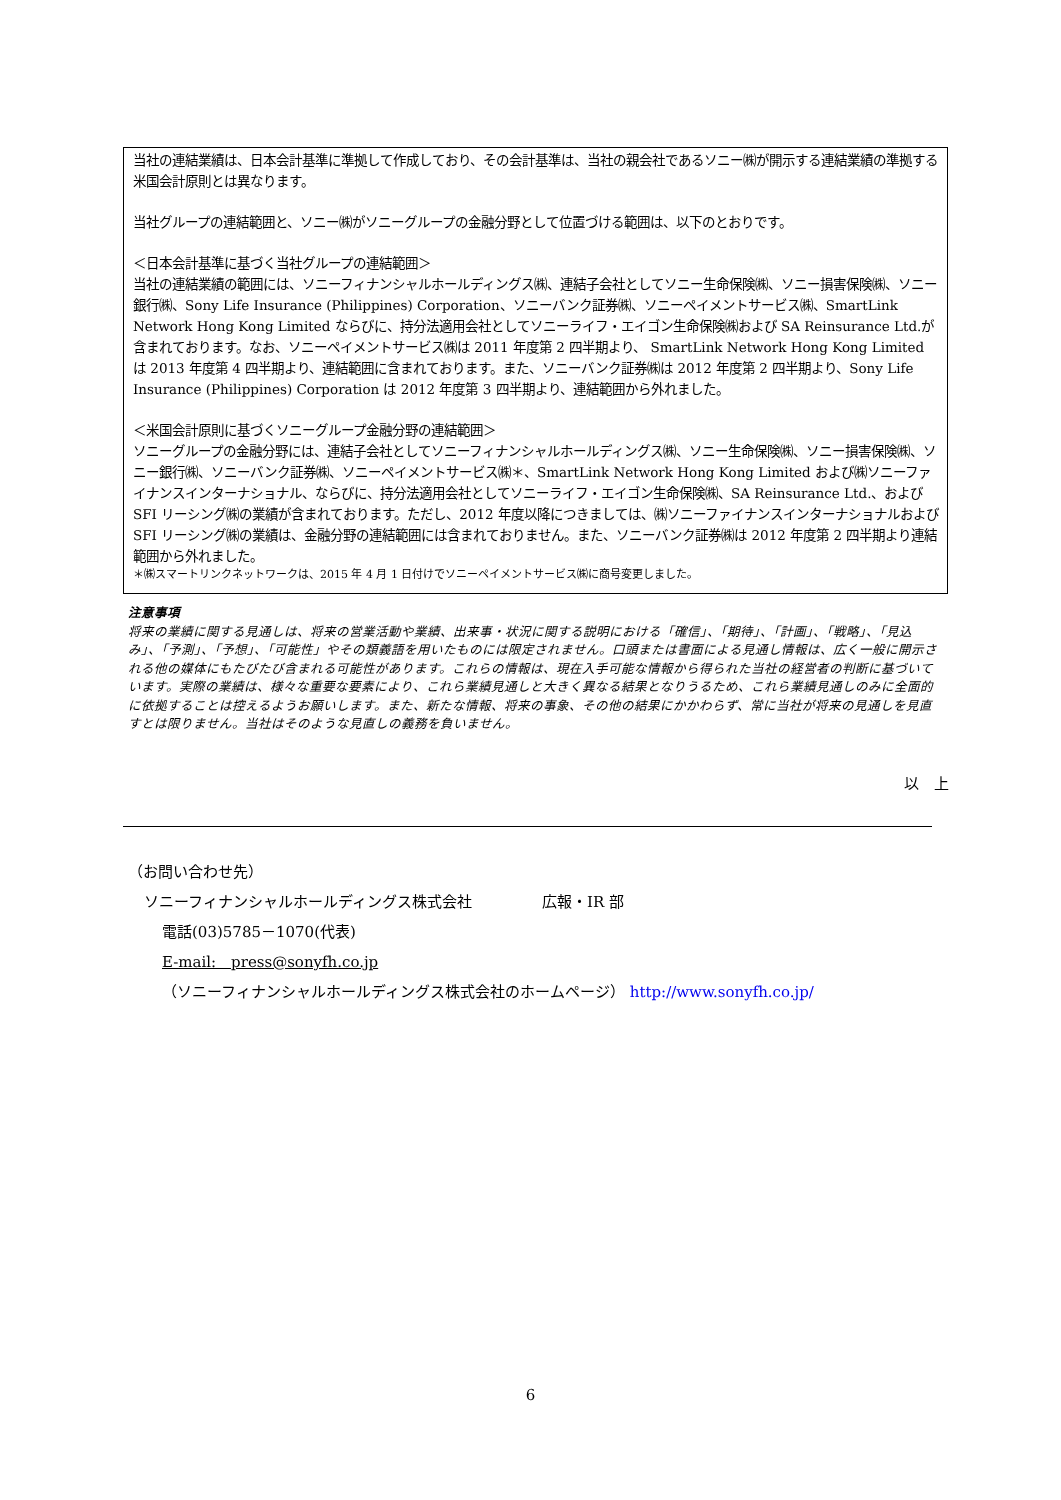当社の連結業績は、日本会計基準に準拠して作成しており、その会計基準は、当社の親会社であるソニー㈱が開示する連結業績の準拠する米国会計原則とは異なります。
当社グループの連結範囲と、ソニー㈱がソニーグループの金融分野として位置づける範囲は、以下のとおりです。
＜日本会計基準に基づく当社グループの連結範囲＞
当社の連結業績の範囲には、ソニーフィナンシャルホールディングス㈱、連結子会社としてソニー生命保険㈱、ソニー損害保険㈱、ソニー銀行㈱、Sony Life Insurance (Philippines) Corporation、ソニーバンク証券㈱、ソニーペイメントサービス㈱、SmartLink Network Hong Kong Limited ならびに、持分法適用会社としてソニーライフ・エイゴン生命保険㈱および SA Reinsurance Ltd.が含まれております。なお、ソニーペイメントサービス㈱は 2011 年度第 2 四半期より、 SmartLink Network Hong Kong Limited は 2013 年度第 4 四半期より、連結範囲に含まれております。また、ソニーバンク証券㈱は 2012 年度第 2 四半期より、Sony Life Insurance (Philippines) Corporation は 2012 年度第 3 四半期より、連結範囲から外れました。
＜米国会計原則に基づくソニーグループ金融分野の連結範囲＞
ソニーグループの金融分野には、連結子会社としてソニーフィナンシャルホールディングス㈱、ソニー生命保険㈱、ソニー損害保険㈱、ソニー銀行㈱、ソニーバンク証券㈱、ソニーペイメントサービス㈱＊、SmartLink Network Hong Kong Limited および㈱ソニーファイナンスインターナショナル、ならびに、持分法適用会社としてソニーライフ・エイゴン生命保険㈱、SA Reinsurance Ltd.、および SFI リーシング㈱の業績が含まれております。ただし、2012 年度以降につきましては、㈱ソニーファイナンスインターナショナルおよび SFI リーシング㈱の業績は、金融分野の連結範囲には含まれておりません。また、ソニーバンク証券㈱は 2012 年度第 2 四半期より連結範囲から外れました。
＊㈱スマートリンクネットワークは、2015 年 4 月 1 日付けでソニーペイメントサービス㈱に商号変更しました。
注意事項
将来の業績に関する見通しは、将来の営業活動や業績、出来事・状況に関する説明における「確信」、「期待」、「計画」、「戦略」、「見込み」、「予測」、「予想」、「可能性」やその類義語を用いたものには限定されません。口頭または書面による見通し情報は、広く一般に開示される他の媒体にもたびたび含まれる可能性があります。これらの情報は、現在入手可能な情報から得られた当社の経営者の判断に基づいています。実際の業績は、様々な重要な要素により、これら業績見通しと大きく異なる結果となりうるため、これら業績見通しのみに全面的に依拠することは控えるようお願いします。また、新たな情報、将来の事象、その他の結果にかかわらず、常に当社が将来の見通しを見直すとは限りません。当社はそのような見直しの義務を負いません。
以　上
（お問い合わせ先）
ソニーフィナンシャルホールディングス株式会社 広報・IR 部
電話(03)5785－1070(代表)
E-mail:　press@sonyfh.co.jp
（ソニーフィナンシャルホールディングス株式会社のホームページ） http://www.sonyfh.co.jp/
6